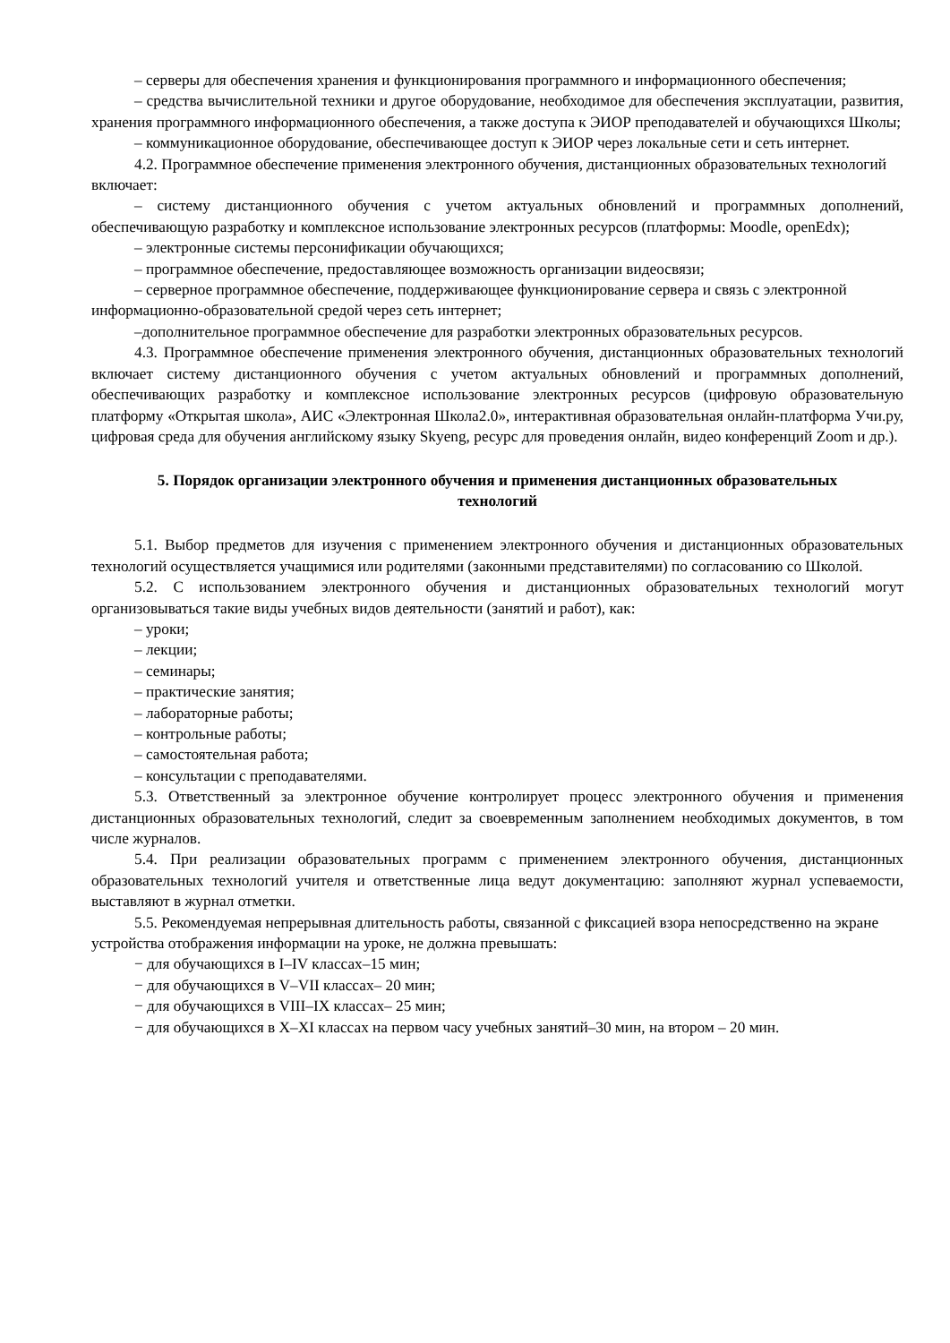– серверы для обеспечения хранения и функционирования программного и информационного обеспечения;
– средства вычислительной техники и другое оборудование, необходимое для обеспечения эксплуатации, развития, хранения программного информационного обеспечения, а также доступа к ЭИОР преподавателей и обучающихся Школы;
– коммуникационное оборудование, обеспечивающее доступ к ЭИОР через локальные сети и сеть интернет.
4.2. Программное обеспечение применения электронного обучения, дистанционных образовательных технологий включает:
– систему дистанционного обучения с учетом актуальных обновлений и программных дополнений, обеспечивающую разработку и комплексное использование электронных ресурсов (платформы: Moodle, openEdx);
– электронные системы персонификации обучающихся;
– программное обеспечение, предоставляющее возможность организации видеосвязи;
– серверное программное обеспечение, поддерживающее функционирование сервера и связь с электронной информационно-образовательной средой через сеть интернет;
–дополнительное программное обеспечение для разработки электронных образовательных ресурсов.
4.3. Программное обеспечение применения электронного обучения, дистанционных образовательных технологий включает систему дистанционного обучения с учетом актуальных обновлений и программных дополнений, обеспечивающих разработку и комплексное использование электронных ресурсов (цифровую образовательную платформу «Открытая школа», АИС «Электронная Школа2.0», интерактивная образовательная онлайн-платформа Учи.ру, цифровая среда для обучения английскому языку Skyeng, ресурс для проведения онлайн, видео конференций Zoom и др.).
5. Порядок организации электронного обучения и применения дистанционных образовательных технологий
5.1. Выбор предметов для изучения с применением электронного обучения и дистанционных образовательных технологий осуществляется учащимися или родителями (законными представителями) по согласованию со Школой.
5.2. С использованием электронного обучения и дистанционных образовательных технологий могут организовываться такие виды учебных видов деятельности (занятий и работ), как:
– уроки;
– лекции;
– семинары;
– практические занятия;
– лабораторные работы;
– контрольные работы;
– самостоятельная работа;
– консультации с преподавателями.
5.3. Ответственный за электронное обучение контролирует процесс электронного обучения и применения дистанционных образовательных технологий, следит за своевременным заполнением необходимых документов, в том числе журналов.
5.4. При реализации образовательных программ с применением электронного обучения, дистанционных образовательных технологий учителя и ответственные лица ведут документацию: заполняют журнал успеваемости, выставляют в журнал отметки.
5.5. Рекомендуемая непрерывная длительность работы, связанной с фиксацией взора непосредственно на экране устройства отображения информации на уроке, не должна превышать:
− для обучающихся в I–IV классах–15 мин;
− для обучающихся в V–VII классах– 20 мин;
− для обучающихся в VIII–IX классах– 25 мин;
− для обучающихся в X–XI классах на первом часу учебных занятий–30 мин, на втором – 20 мин.